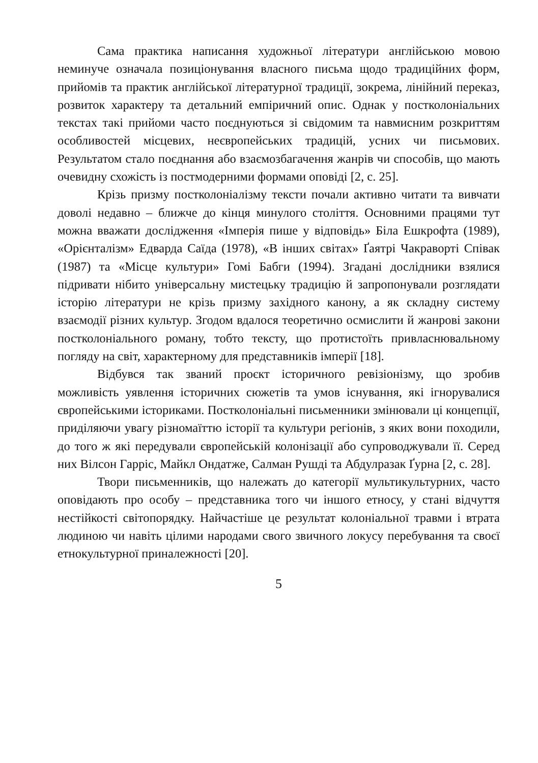Сама практика написання художньої літератури англійською мовою неминуче означала позиціонування власного письма щодо традиційних форм, прийомів та практик англійської літературної традиції, зокрема, лінійний переказ, розвиток характеру та детальний емпіричний опис. Однак у постколоніальних текстах такі прийоми часто поєднуються зі свідомим та навмисним розкриттям особливостей місцевих, неєвропейських традицій, усних чи письмових. Результатом стало поєднання або взаємозбагачення жанрів чи способів, що мають очевидну схожість із постмодерними формами оповіді [2, с. 25].
Крізь призму постколоніалізму тексти почали активно читати та вивчати доволі недавно – ближче до кінця минулого століття. Основними працями тут можна вважати дослідження «Імперія пише у відповідь» Біла Ешкрофта (1989), «Орієнталізм» Едварда Саїда (1978), «В інших світах» Ґаятрі Чакраворті Співак (1987) та «Місце культури» Гомі Бабги (1994). Згадані дослідники взялися підривати нібито універсальну мистецьку традицію й запропонували розглядати історію літератури не крізь призму західного канону, а як складну систему взаємодії різних культур. Згодом вдалося теоретично осмислити й жанрові закони постколоніального роману, тобто тексту, що протистоїть привласнювальному погляду на світ, характерному для представників імперії [18].
Відбувся так званий проєкт історичного ревізіонізму, що зробив можливість уявлення історичних сюжетів та умов існування, які ігнорувалися європейськими істориками. Постколоніальні письменники змінювали ці концепції, приділяючи увагу різномаїттю історії та культури регіонів, з яких вони походили, до того ж які передували європейській колонізації або супроводжували її. Серед них Вілсон Гарріс, Майкл Ондатже, Салман Рушді та Абдулразак Ґурна [2, с. 28].
Твори письменників, що належать до категорії мультикультурних, часто оповідають про особу – представника того чи іншого етносу, у стані відчуття нестійкості світопорядку. Найчастіше це результат колоніальної травми і втрата людиною чи навіть цілими народами свого звичного локусу перебування та своєї етнокультурної приналежності [20].
5